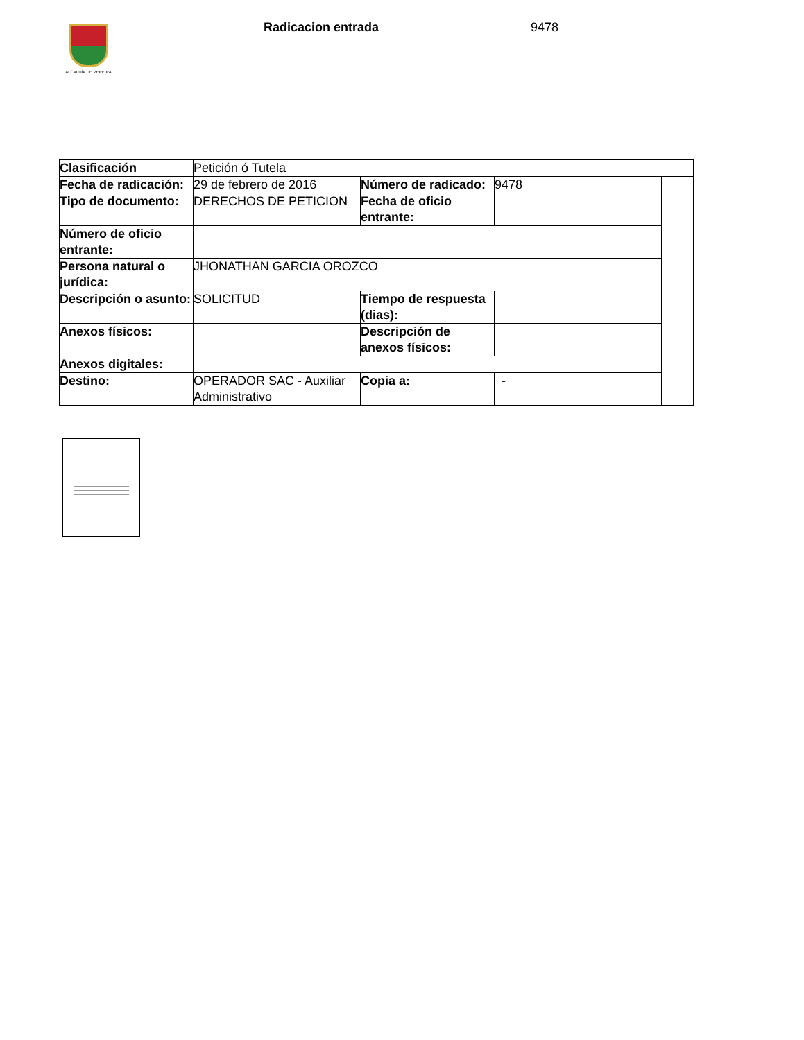ALCALDÍA DE PEREIRA Radicacion entrada 9478
| Clasificación | Petición ó Tutela | | | |
| Fecha de radicación: | 29 de febrero de 2016 | Número de radicado: | 9478 | |
| Tipo de documento: | DERECHOS DE PETICION | Fecha de oficio entrante: | | |
| Número de oficio entrante: | | | | |
| Persona natural o jurídica: | JHONATHAN GARCIA OROZCO | | | |
| Descripción o asunto: | SOLICITUD | Tiempo de respuesta (dias): | | |
| Anexos físicos: | | Descripción de anexos físicos: | | |
| Anexos digitales: | | | | |
| Destino: | OPERADOR SAC - Auxiliar Administrativo | Copia a: | - | |